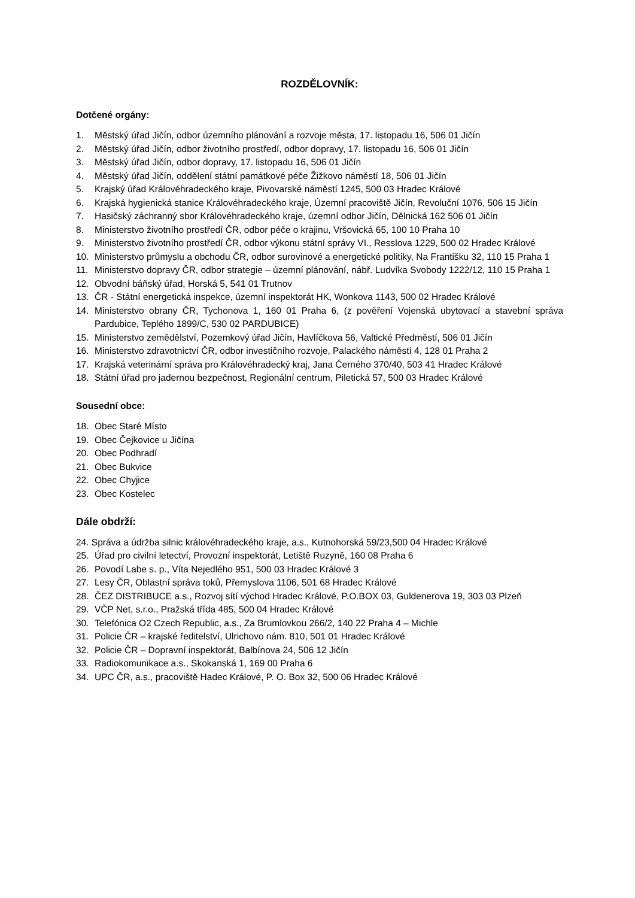ROZDĚLOVNÍK:
Dotčené orgány:
1. Městský úřad Jičín, odbor územního plánování a rozvoje města, 17. listopadu 16, 506 01 Jičín
2. Městský úřad Jičín, odbor životního prostředí, odbor dopravy, 17. listopadu 16, 506 01 Jičín
3. Městský úřad Jičín, odbor dopravy, 17. listopadu 16, 506 01 Jičín
4. Městský úřad Jičín, oddělení státní památkové péče Žižkovo náměstí 18, 506 01 Jičín
5. Krajský úřad Královéhradeckého kraje, Pivovarské náměstí 1245, 500 03 Hradec Králové
6. Krajská hygienická stanice Královéhradeckého kraje, Územní pracoviště Jičín, Revoluční 1076, 506 15 Jičín
7. Hasičský záchranný sbor Královéhradeckého kraje, územní odbor Jičín, Dělnická 162 506 01 Jičín
8. Ministerstvo životního prostředí ČR, odbor péče o krajinu, Vršovická 65, 100 10 Praha 10
9. Ministerstvo životního prostředí ČR, odbor výkonu státní správy VI., Resslova 1229, 500 02 Hradec Králové
10. Ministerstvo průmyslu a obchodu ČR, odbor surovinové a energetické politiky, Na Františku 32, 110 15 Praha 1
11. Ministerstvo dopravy ČR, odbor strategie – územní plánování, nábř. Ludvíka Svobody 1222/12, 110 15 Praha 1
12. Obvodní báňský úřad, Horská 5, 541 01 Trutnov
13. ČR - Státní energetická inspekce, územní inspektorát HK, Wonkova 1143, 500 02 Hradec Králové
14. Ministerstvo obrany ČR, Tychonova 1, 160 01 Praha 6, (z pověření Vojenská ubytovací a stavební správa Pardubice, Teplého 1899/C, 530 02 PARDUBICE)
15. Ministerstvo zemědělství, Pozemkový úřad Jičín, Havlíčkova 56, Valtické Předměstí, 506 01 Jičín
16. Ministerstvo zdravotnictví ČR, odbor investičního rozvoje, Palackého náměstí 4, 128 01 Praha 2
17. Krajská veterinární správa pro Královéhradecký kraj, Jana Černého 370/40, 503 41 Hradec Králové
18. Státní úřad pro jadernou bezpečnost, Regionální centrum, Piletická 57, 500 03 Hradec Králové
Sousední obce:
18. Obec Staré Místo
19. Obec Čejkovice u Jičína
20. Obec Podhradí
21. Obec Bukvice
22. Obec Chyjice
23. Obec Kostelec
Dále obdrží:
24. Správa a údržba silnic královéhradeckého kraje, a.s., Kutnohorská 59/23,500 04 Hradec Králové
25. Úřad pro civilní letectví, Provozní inspektorát, Letiště Ruzyně, 160 08 Praha 6
26. Povodí Labe s. p., Víta Nejedlého 951, 500 03 Hradec Králové 3
27. Lesy ČR, Oblastní správa toků, Přemyslova 1106, 501 68 Hradec Králové
28. ČEZ DISTRIBUCE a.s., Rozvoj sítí východ Hradec Králové, P.O.BOX 03, Guldenerova 19, 303 03 Plzeň
29. VČP Net, s.r.o., Pražská třída 485, 500 04 Hradec Králové
30. Telefónica O2 Czech Republic, a.s., Za Brumlovkou 266/2, 140 22 Praha 4 – Michle
31. Policie ČR – krajské ředitelství, Ulrichovo nám. 810, 501 01 Hradec Králové
32. Policie ČR – Dopravní inspektorát, Balbínova 24, 506 12 Jičín
33. Radiokomunikace a.s., Skokanská 1, 169 00 Praha 6
34. UPC ČR, a.s., pracoviště Hadec Králové, P. O. Box 32, 500 06 Hradec Králové